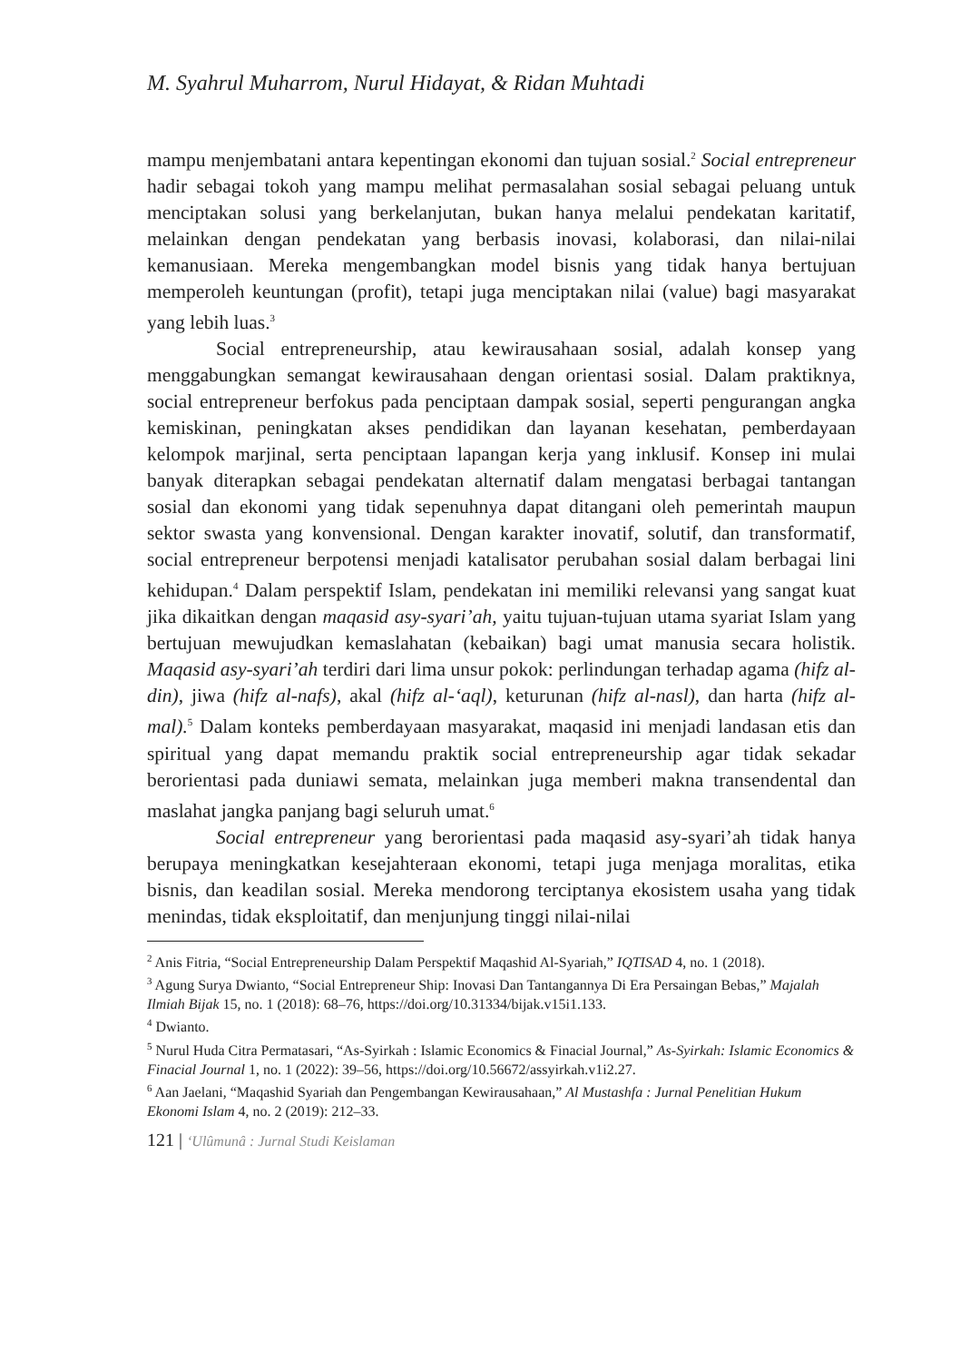M. Syahrul Muharrom, Nurul Hidayat, & Ridan Muhtadi
mampu menjembatani antara kepentingan ekonomi dan tujuan sosial.<sup>2</sup> Social entrepreneur hadir sebagai tokoh yang mampu melihat permasalahan sosial sebagai peluang untuk menciptakan solusi yang berkelanjutan, bukan hanya melalui pendekatan karitatif, melainkan dengan pendekatan yang berbasis inovasi, kolaborasi, dan nilai-nilai kemanusiaan. Mereka mengembangkan model bisnis yang tidak hanya bertujuan memperoleh keuntungan (profit), tetapi juga menciptakan nilai (value) bagi masyarakat yang lebih luas.<sup>3</sup>
Social entrepreneurship, atau kewirausahaan sosial, adalah konsep yang menggabungkan semangat kewirausahaan dengan orientasi sosial. Dalam praktiknya, social entrepreneur berfokus pada penciptaan dampak sosial, seperti pengurangan angka kemiskinan, peningkatan akses pendidikan dan layanan kesehatan, pemberdayaan kelompok marjinal, serta penciptaan lapangan kerja yang inklusif. Konsep ini mulai banyak diterapkan sebagai pendekatan alternatif dalam mengatasi berbagai tantangan sosial dan ekonomi yang tidak sepenuhnya dapat ditangani oleh pemerintah maupun sektor swasta yang konvensional. Dengan karakter inovatif, solutif, dan transformatif, social entrepreneur berpotensi menjadi katalisator perubahan sosial dalam berbagai lini kehidupan.<sup>4</sup> Dalam perspektif Islam, pendekatan ini memiliki relevansi yang sangat kuat jika dikaitkan dengan maqasid asy-syari’ah, yaitu tujuan-tujuan utama syariat Islam yang bertujuan mewujudkan kemaslahatan (kebaikan) bagi umat manusia secara holistik. Maqasid asy-syari’ah terdiri dari lima unsur pokok: perlindungan terhadap agama (hifz al-din), jiwa (hifz al-nafs), akal (hifz al-‘aql), keturunan (hifz al-nasl), dan harta (hifz al-mal).<sup>5</sup> Dalam konteks pemberdayaan masyarakat, maqasid ini menjadi landasan etis dan spiritual yang dapat memandu praktik social entrepreneurship agar tidak sekadar berorientasi pada duniawi semata, melainkan juga memberi makna transendental dan maslahat jangka panjang bagi seluruh umat.<sup>6</sup>
Social entrepreneur yang berorientasi pada maqasid asy-syari’ah tidak hanya berupaya meningkatkan kesejahteraan ekonomi, tetapi juga menjaga moralitas, etika bisnis, dan keadilan sosial. Mereka mendorong terciptanya ekosistem usaha yang tidak menindas, tidak eksploitatif, dan menjunjung tinggi nilai-nilai
<sup>2</sup> Anis Fitria, “Social Entrepreneurship Dalam Perspektif Maqashid Al-Syariah,” IQTISAD 4, no. 1 (2018).
<sup>3</sup> Agung Surya Dwianto, “Social Entrepreneur Ship: Inovasi Dan Tantangannya Di Era Persaingan Bebas,” Majalah Ilmiah Bijak 15, no. 1 (2018): 68–76, https://doi.org/10.31334/bijak.v15i1.133.
<sup>4</sup> Dwianto.
<sup>5</sup> Nurul Huda Citra Permatasari, “As-Syirkah : Islamic Economics & Finacial Journal,” As-Syirkah: Islamic Economics & Finacial Journal 1, no. 1 (2022): 39–56, https://doi.org/10.56672/assyirkah.v1i2.27.
<sup>6</sup> Aan Jaelani, “Maqashid Syariah dan Pengembangan Kewirausahaan,” Al Mustashfa : Jurnal Penelitian Hukum Ekonomi Islam 4, no. 2 (2019): 212–33.
121 | ‘Ulûmunâ : Jurnal Studi Keislaman